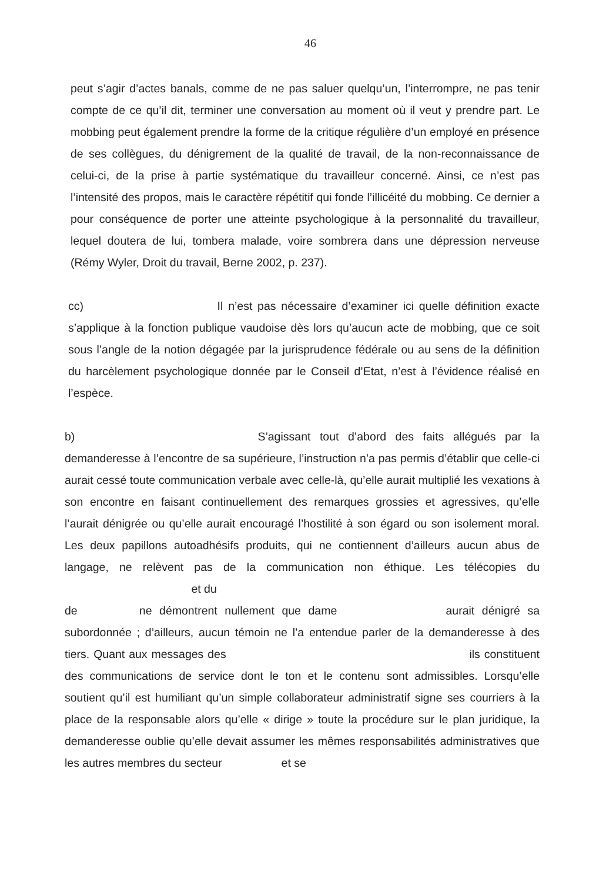46
peut s’agir d’actes banals, comme de ne pas saluer quelqu’un, l’interrompre, ne pas tenir compte de ce qu’il dit, terminer une conversation au moment où il veut y prendre part. Le mobbing peut également prendre la forme de la critique régulière d’un employé en présence de ses collègues, du dénigrement de la qualité de travail, de la non-reconnaissance de celui-ci, de la prise à partie systématique du travailleur concerné. Ainsi, ce n’est pas l’intensité des propos, mais le caractère répétitif qui fonde l’illicéité du mobbing. Ce dernier a pour conséquence de porter une atteinte psychologique à la personnalité du travailleur, lequel doutera de lui, tombera malade, voire sombrera dans une dépression nerveuse (Rémy Wyler, Droit du travail, Berne 2002, p. 237).
cc) Il n’est pas nécessaire d’examiner ici quelle définition exacte s’applique à la fonction publique vaudoise dès lors qu’aucun acte de mobbing, que ce soit sous l’angle de la notion dégagée par la jurisprudence fédérale ou au sens de la définition du harcèlement psychologique donnée par le Conseil d’Etat, n’est à l’évidence réalisé en l’espèce.
b) S’agissant tout d’abord des faits allégués par la demanderesse à l’encontre de sa supérieure, l’instruction n’a pas permis d’établir que celle-ci aurait cessé toute communication verbale avec celle-là, qu’elle aurait multiplié les vexations à son encontre en faisant continuellement des remarques grossies et agressives, qu’elle l’aurait dénigrée ou qu’elle aurait encouragé l’hostilité à son égard ou son isolement moral. Les deux papillons autoadhésifs produits, qui ne contiennent d’ailleurs aucun abus de langage, ne relèvent pas de la communication non éthique. Les télécopies du et du
de ne démontrent nullement que dame aurait dénigré sa subordonnée ; d’ailleurs, aucun témoin ne l’a entendue parler de la demanderesse à des tiers. Quant aux messages des ils constituent des communications de service dont le ton et le contenu sont admissibles. Lorsqu’elle soutient qu’il est humiliant qu’un simple collaborateur administratif signe ses courriers à la place de la responsable alors qu’elle « dirige » toute la procédure sur le plan juridique, la demanderesse oublie qu’elle devait assumer les mêmes responsabilités administratives que les autres membres du secteur et se